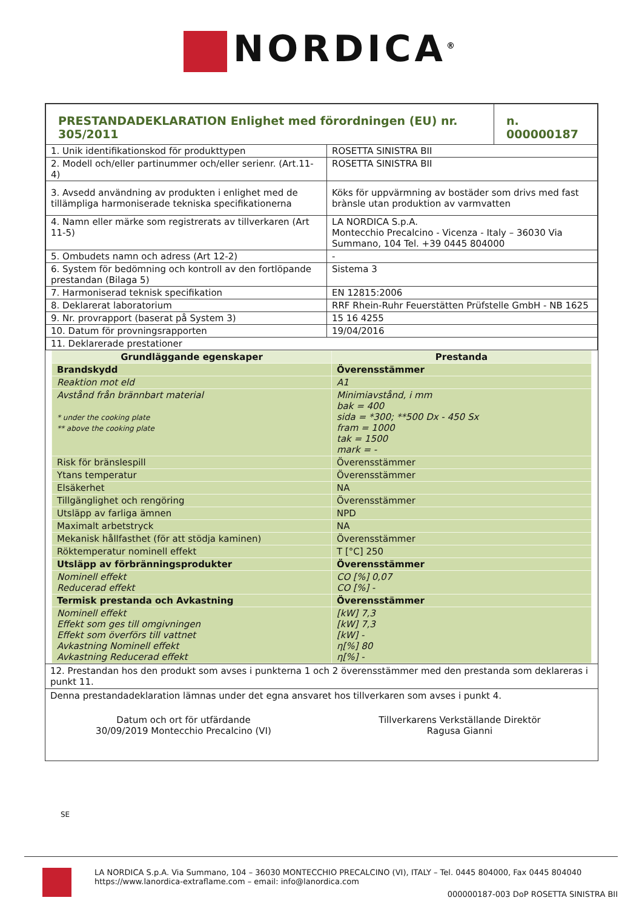NORDICA<sup>®</sup>
| PRESTANDADEKLARATION Enlighet med förordningen (EU) nr. 305/2011 | | n. 000000187 |
| 1. Unik identifikationskod för produkttypen | ROSETTA SINISTRA BII | |
| 2. Modell och/eller partinummer och/eller serienr. (Art.11-4) | ROSETTA SINISTRA BII | |
| 3. Avsedd användning av produkten i enlighet med de tillämpliga harmoniserade tekniska specifikationerna | Köks för uppvärmning av bostäder som drivs med fast brànsle utan produktion av varmvatten | |
| 4. Namn eller märke som registrerats av tillverkaren (Art 11-5) | LA NORDICA S.p.A. Montecchio Precalcino - Vicenza - Italy – 36030 Via Summano, 104 Tel. +39 0445 804000 | |
| 5. Ombudets namn och adress (Art 12-2) | - | |
| 6. System för bedömning och kontroll av den fortlöpande prestandan (Bilaga 5) | Sistema 3 | |
| 7. Harmoniserad teknisk specifikation | EN 12815:2006 | |
| 8. Deklarerat laboratorium | RRF Rhein-Ruhr Feuerstätten Prüfstelle GmbH - NB 1625 | |
| 9. Nr. provrapport (baserat på System 3) | 15 16 4255 | |
| 10. Datum för provningsrapporten | 19/04/2016 | |
| 11. Deklarerade prestationer | | |
| Grundläggande egenskaper | Prestanda |
| --- | --- |
| Brandskydd | Överensstämmer |
| Reaktion mot eld | A1 |
| Avstånd från brännbart material * under the cooking plate ** above the cooking plate | Minimiavstånd, i mm bak = 400 sida = *300; **500 Dx - 450 Sx fram = 1000 tak = 1500 mark = - |
| Risk för bränslespill | Överensstämmer |
| Ytans temperatur | Överensstämmer |
| Elsäkerhet | NA |
| Tillgänglighet och rengöring | Överensstämmer |
| Utsläpp av farliga ämnen | NPD |
| Maximalt arbetstryck | NA |
| Mekanisk hållfasthet (för att stödja kaminen) | Överensstämmer |
| Röktemperatur nominell effekt | T [°C] 250 |
| Utsläpp av förbränningsprodukter | Överensstämmer |
| Nominell effekt Reducerad effekt | CO [%] 0,07 CO [%] - |
| Termisk prestanda och Avkastning | Överensstämmer |
| Nominell effekt Effekt som ges till omgivningen Effekt som överförs till vattnet Avkastning Nominell effekt Avkastning Reducerad effekt | [kW] 7,3 [kW] 7,3 [kW] - η[%] 80 η[%] - |
12. Prestandan hos den produkt som avses i punkterna 1 och 2 överensstämmer med den prestanda som deklareras i punkt 11.
Denna prestandadeklaration lämnas under det egna ansvaret hos tillverkaren som avses i punkt 4.
Datum och ort för utfärdande
30/09/2019 Montecchio Precalcino (VI)
Tillverkarens Verkställande Direktör
Ragusa Gianni
SE
LA NORDICA S.p.A. Via Summano, 104 – 36030 MONTECCHIO PRECALCINO (VI), ITALY – Tel. 0445 804000, Fax 0445 804040
https://www.lanordica-extraflame.com – email: info@lanordica.com
000000187-003 DoP ROSETTA SINISTRA BII